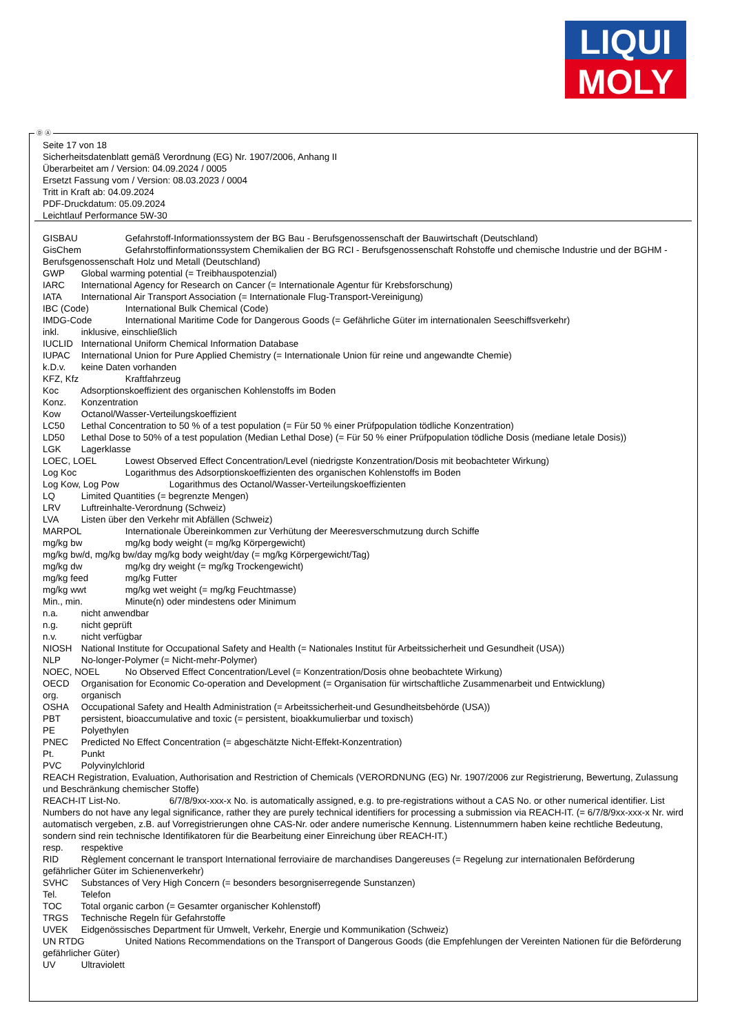LIQUI
MOLY
Ⓓ Ⓐ
Seite 17 von 18
Sicherheitsdatenblatt gemäß Verordnung (EG) Nr. 1907/2006, Anhang II
Überarbeitet am / Version: 04.09.2024 / 0005
Ersetzt Fassung vom / Version: 08.03.2023 / 0004
Tritt in Kraft ab: 04.09.2024
PDF-Druckdatum: 05.09.2024
Leichtlauf Performance 5W-30
GISBAU Gefahrstoff-Informationssystem der BG Bau - Berufsgenossenschaft der Bauwirtschaft (Deutschland)
GisChem Gefahrstoffinformationssystem Chemikalien der BG RCI - Berufsgenossenschaft Rohstoffe und chemische Industrie und der BGHM - Berufsgenossenschaft Holz und Metall (Deutschland)
GWP Global warming potential (= Treibhauspotenzial)
IARC International Agency for Research on Cancer (= Internationale Agentur für Krebsforschung)
IATA International Air Transport Association (= Internationale Flug-Transport-Vereinigung)
IBC (Code) International Bulk Chemical (Code)
IMDG-Code International Maritime Code for Dangerous Goods (= Gefährliche Güter im internationalen Seeschiffsverkehr)
inkl. inklusive, einschließlich
IUCLID International Uniform Chemical Information Database
IUPAC International Union for Pure Applied Chemistry (= Internationale Union für reine und angewandte Chemie)
k.D.v. keine Daten vorhanden
KFZ, Kfz Kraftfahrzeug
Koc Adsorptionskoeffizient des organischen Kohlenstoffs im Boden
Konz. Konzentration
Kow Octanol/Wasser-Verteilungskoeffizient
LC50 Lethal Concentration to 50 % of a test population (= Für 50 % einer Prüfpopulation tödliche Konzentration)
LD50 Lethal Dose to 50% of a test population (Median Lethal Dose) (= Für 50 % einer Prüfpopulation tödliche Dosis (mediane letale Dosis))
LGK Lagerklasse
LOEC, LOEL Lowest Observed Effect Concentration/Level (niedrigste Konzentration/Dosis mit beobachteter Wirkung)
Log Koc Logarithmus des Adsorptionskoeffizienten des organischen Kohlenstoffs im Boden
Log Kow, Log Pow Logarithmus des Octanol/Wasser-Verteilungskoeffizienten
LQ Limited Quantities (= begrenzte Mengen)
LRV Luftreinhalte-Verordnung (Schweiz)
LVA Listen über den Verkehr mit Abfällen (Schweiz)
MARPOL Internationale Übereinkommen zur Verhütung der Meeresverschmutzung durch Schiffe
mg/kg bw mg/kg body weight (= mg/kg Körpergewicht)
mg/kg bw/d, mg/kg bw/day mg/kg body weight/day (= mg/kg Körpergewicht/Tag)
mg/kg dw mg/kg dry weight (= mg/kg Trockengewicht)
mg/kg feed mg/kg Futter
mg/kg wwt mg/kg wet weight (= mg/kg Feuchtmasse)
Min., min. Minute(n) oder mindestens oder Minimum
n.a. nicht anwendbar
n.g. nicht geprüft
n.v. nicht verfügbar
NIOSH National Institute for Occupational Safety and Health (= Nationales Institut für Arbeitssicherheit und Gesundheit (USA))
NLP No-longer-Polymer (= Nicht-mehr-Polymer)
NOEC, NOEL No Observed Effect Concentration/Level (= Konzentration/Dosis ohne beobachtete Wirkung)
OECD Organisation for Economic Co-operation and Development (= Organisation für wirtschaftliche Zusammenarbeit und Entwicklung)
org. organisch
OSHA Occupational Safety and Health Administration (= Arbeitssicherheit-und Gesundheitsbehörde (USA))
PBT persistent, bioaccumulative and toxic (= persistent, bioakkumulierbar und toxisch)
PE Polyethylen
PNEC Predicted No Effect Concentration (= abgeschätzte Nicht-Effekt-Konzentration)
Pt. Punkt
PVC Polyvinylchlorid
REACH Registration, Evaluation, Authorisation and Restriction of Chemicals (VERORDNUNG (EG) Nr. 1907/2006 zur Registrierung, Bewertung, Zulassung und Beschränkung chemischer Stoffe)
REACH-IT List-No. 6/7/8/9xx-xxx-x No. is automatically assigned, e.g. to pre-registrations without a CAS No. or other numerical identifier. List Numbers do not have any legal significance, rather they are purely technical identifiers for processing a submission via REACH-IT. (= 6/7/8/9xx-xxx-x Nr. wird automatisch vergeben, z.B. auf Vorregistrierungen ohne CAS-Nr. oder andere numerische Kennung. Listennummern haben keine rechtliche Bedeutung, sondern sind rein technische Identifikatoren für die Bearbeitung einer Einreichung über REACH-IT.)
resp. respektive
RID Règlement concernant le transport International ferroviaire de marchandises Dangereuses (= Regelung zur internationalen Beförderung gefährlicher Güter im Schienenverkehr)
SVHC Substances of Very High Concern (= besonders besorgniserregende Sunstanzen)
Tel. Telefon
TOC Total organic carbon (= Gesamter organischer Kohlenstoff)
TRGS Technische Regeln für Gefahrstoffe
UVEK Eidgenössisches Department für Umwelt, Verkehr, Energie und Kommunikation (Schweiz)
UN RTDG United Nations Recommendations on the Transport of Dangerous Goods (die Empfehlungen der Vereinten Nationen für die Beförderung gefährlicher Güter)
UV Ultraviolett